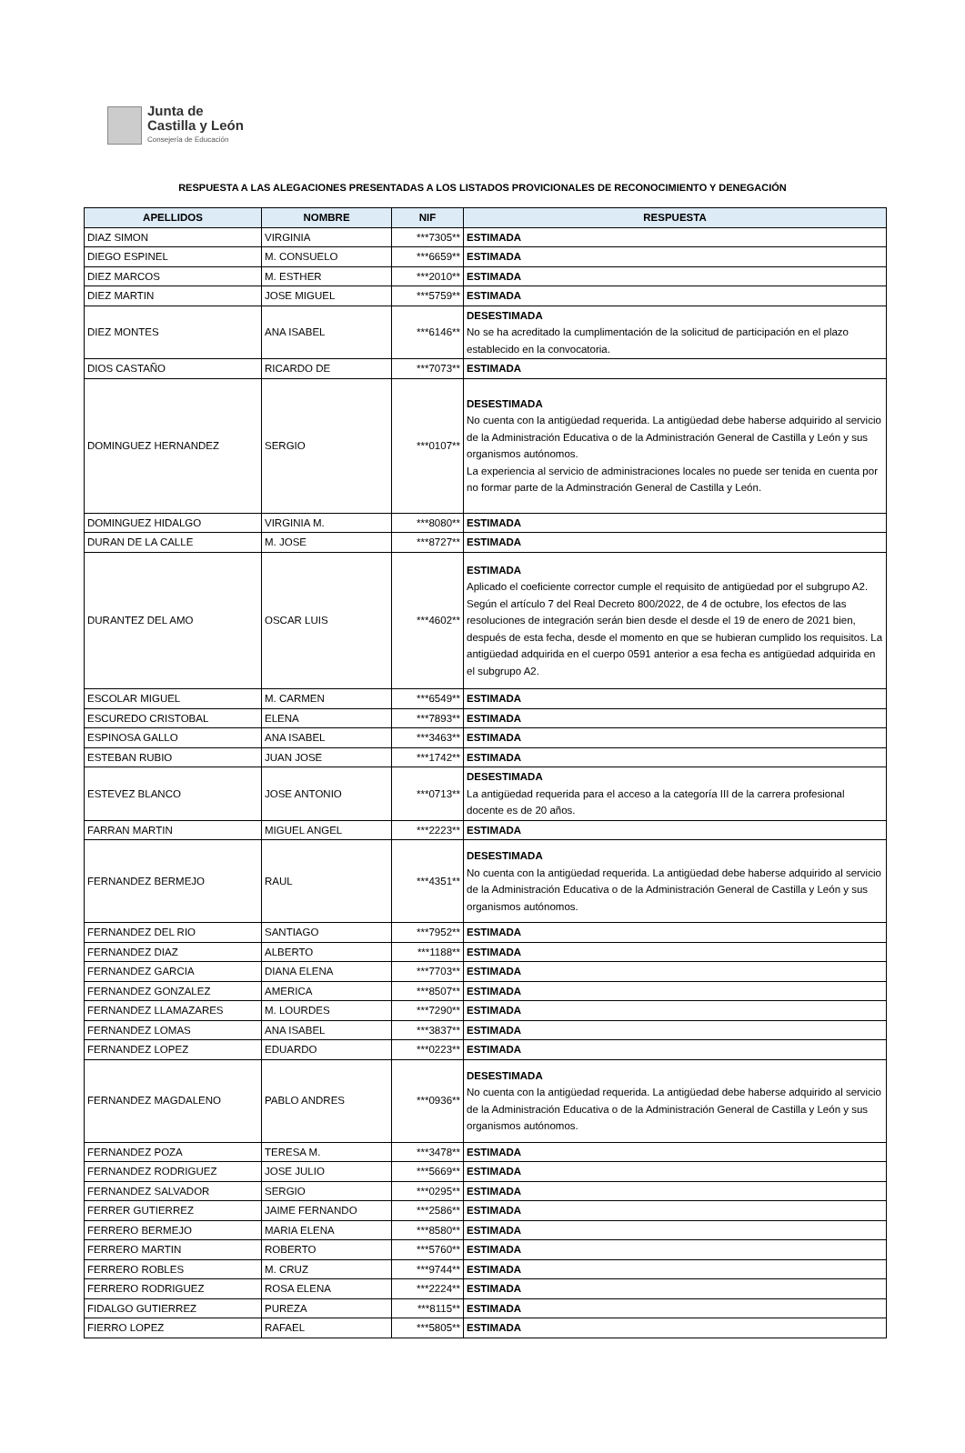Junta de
Castilla y León
Consejería de Educación
RESPUESTA A LAS ALEGACIONES PRESENTADAS A LOS LISTADOS PROVICIONALES DE RECONOCIMIENTO Y DENEGACIÓN
| APELLIDOS | NOMBRE | NIF | RESPUESTA |
| --- | --- | --- | --- |
| DIAZ SIMON | VIRGINIA | ***7305** | ESTIMADA |
| DIEGO ESPINEL | M. CONSUELO | ***6659** | ESTIMADA |
| DIEZ MARCOS | M. ESTHER | ***2010** | ESTIMADA |
| DIEZ MARTIN | JOSE MIGUEL | ***5759** | ESTIMADA |
| DIEZ MONTES | ANA ISABEL | ***6146** | DESESTIMADA No se ha acreditado la cumplimentación de la solicitud de participación en el plazo establecido en la convocatoria. |
| DIOS CASTAÑO | RICARDO DE | ***7073** | ESTIMADA |
| DOMINGUEZ HERNANDEZ | SERGIO | ***0107** | DESESTIMADA No cuenta con la antigüedad requerida. La antigüedad debe haberse adquirido al servicio de la Administración Educativa o de la Administración General de Castilla y León y sus organismos autónomos. La experiencia al servicio de administraciones locales no puede ser tenida en cuenta por no formar parte de la Adminstración General de Castilla y León. |
| DOMINGUEZ HIDALGO | VIRGINIA M. | ***8080** | ESTIMADA |
| DURAN DE LA CALLE | M. JOSE | ***8727** | ESTIMADA |
| DURANTEZ DEL AMO | OSCAR LUIS | ***4602** | ESTIMADA Aplicado el coeficiente corrector cumple el requisito de antigüedad por el subgrupo A2. Según el artículo 7 del Real Decreto 800/2022, de 4 de octubre, los efectos de las resoluciones de integración serán bien desde el desde el 19 de enero de 2021 bien, después de esta fecha, desde el momento en que se hubieran cumplido los requisitos. La antigüedad adquirida en el cuerpo 0591 anterior a esa fecha es antigüedad adquirida en el subgrupo A2. |
| ESCOLAR MIGUEL | M. CARMEN | ***6549** | ESTIMADA |
| ESCUREDO CRISTOBAL | ELENA | ***7893** | ESTIMADA |
| ESPINOSA GALLO | ANA ISABEL | ***3463** | ESTIMADA |
| ESTEBAN RUBIO | JUAN JOSE | ***1742** | ESTIMADA |
| ESTEVEZ BLANCO | JOSE ANTONIO | ***0713** | DESESTIMADA La antigüedad requerida para el acceso a la categoría III de la carrera profesional docente es de 20 años. |
| FARRAN MARTIN | MIGUEL ANGEL | ***2223** | ESTIMADA |
| FERNANDEZ BERMEJO | RAUL | ***4351** | DESESTIMADA No cuenta con la antigüedad requerida. La antigüedad debe haberse adquirido al servicio de la Administración Educativa o de la Administración General de Castilla y León y sus organismos autónomos. |
| FERNANDEZ DEL RIO | SANTIAGO | ***7952** | ESTIMADA |
| FERNANDEZ DIAZ | ALBERTO | ***1188** | ESTIMADA |
| FERNANDEZ GARCIA | DIANA ELENA | ***7703** | ESTIMADA |
| FERNANDEZ GONZALEZ | AMERICA | ***8507** | ESTIMADA |
| FERNANDEZ LLAMAZARES | M. LOURDES | ***7290** | ESTIMADA |
| FERNANDEZ LOMAS | ANA ISABEL | ***3837** | ESTIMADA |
| FERNANDEZ LOPEZ | EDUARDO | ***0223** | ESTIMADA |
| FERNANDEZ MAGDALENO | PABLO ANDRES | ***0936** | DESESTIMADA No cuenta con la antigüedad requerida. La antigüedad debe haberse adquirido al servicio de la Administración Educativa o de la Administración General de Castilla y León y sus organismos autónomos. |
| FERNANDEZ POZA | TERESA M. | ***3478** | ESTIMADA |
| FERNANDEZ RODRIGUEZ | JOSE JULIO | ***5669** | ESTIMADA |
| FERNANDEZ SALVADOR | SERGIO | ***0295** | ESTIMADA |
| FERRER GUTIERREZ | JAIME FERNANDO | ***2586** | ESTIMADA |
| FERRERO BERMEJO | MARIA ELENA | ***8580** | ESTIMADA |
| FERRERO MARTIN | ROBERTO | ***5760** | ESTIMADA |
| FERRERO ROBLES | M. CRUZ | ***9744** | ESTIMADA |
| FERRERO RODRIGUEZ | ROSA ELENA | ***2224** | ESTIMADA |
| FIDALGO GUTIERREZ | PUREZA | ***8115** | ESTIMADA |
| FIERRO LOPEZ | RAFAEL | ***5805** | ESTIMADA |